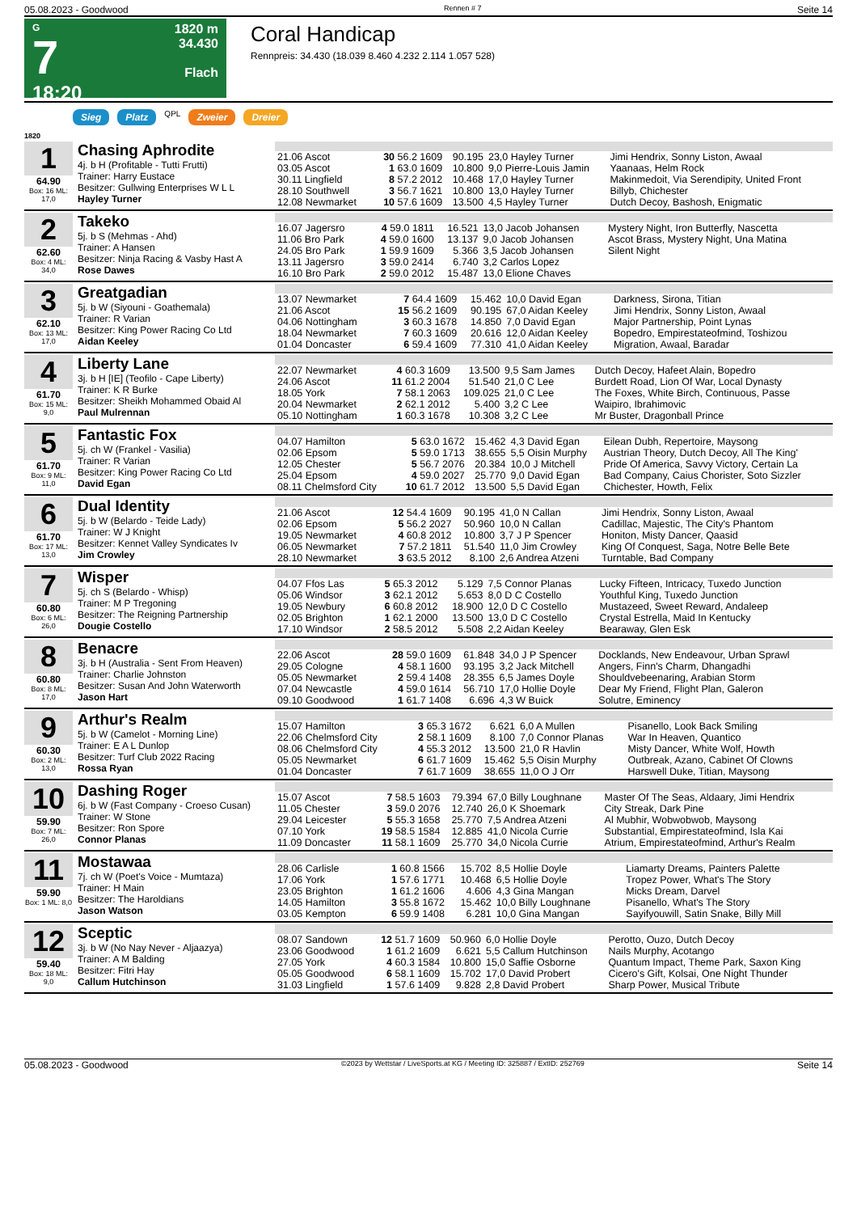05.08.2023 - Goodwood Rennen # 7 Seite 14
G
7
18:20
1820 m
34.430
Flach
Coral Handicap
Rennpreis: 34.430 (18.039 8.460 4.232 2.114 1.057 528)
Sieg Platz QPL Zweier Dreier
1820
1
64.90
Box: 16 ML: 17,0
Chasing Aphrodite
4j. b H (Profitable - Tutti Frutti)
Trainer: Harry Eustace
Besitzer: Gullwing Enterprises W L L
Hayley Turner
| 21.06 Ascot | 30 56.2 1609 | 90.195 | 23,0 Hayley Turner | Jimi Hendrix, Sonny Liston, Awaal |
| 03.05 Ascot | 1 63.0 1609 | 10.800 | 9,0 Pierre-Louis Jamin | Yaanaas, Helm Rock |
| 30.11 Lingfield | 8 57.2 2012 | 10.468 | 17,0 Hayley Turner | Makinmedoit, Via Serendipity, United Front |
| 28.10 Southwell | 3 56.7 1621 | 10.800 | 13,0 Hayley Turner | Billyb, Chichester |
| 12.08 Newmarket | 10 57.6 1609 | 13.500 | 4,5 Hayley Turner | Dutch Decoy, Bashosh, Enigmatic |
2
62.60
Box: 4 ML: 34,0
Takeko
5j. b S (Mehmas - Ahd)
Trainer: A Hansen
Besitzer: Ninja Racing & Vasby Hast A
Rose Dawes
| 16.07 Jagersro | 4 59.0 1811 | 16.521 | 13,0 Jacob Johansen | Mystery Night, Iron Butterfly, Nascetta |
| 11.06 Bro Park | 4 59.0 1600 | 13.137 | 9,0 Jacob Johansen | Ascot Brass, Mystery Night, Una Matina |
| 24.05 Bro Park | 1 59.9 1609 | 5.366 | 3,5 Jacob Johansen | Silent Night |
| 13.11 Jagersro | 3 59.0 2414 | 6.740 | 3,2 Carlos Lopez | |
| 16.10 Bro Park | 2 59.0 2012 | 15.487 | 13,0 Elione Chaves | |
3
62.10
Box: 13 ML: 17,0
Greatgadian
5j. b W (Siyouni - Goathemala)
Trainer: R Varian
Besitzer: King Power Racing Co Ltd
Aidan Keeley
| 13.07 Newmarket | 7 64.4 1609 | 15.462 | 10,0 David Egan | Darkness, Sirona, Titian |
| 21.06 Ascot | 15 56.2 1609 | 90.195 | 67,0 Aidan Keeley | Jimi Hendrix, Sonny Liston, Awaal |
| 04.06 Nottingham | 3 60.3 1678 | 14.850 | 7,0 David Egan | Major Partnership, Point Lynas |
| 18.04 Newmarket | 7 60.3 1609 | 20.616 | 12,0 Aidan Keeley | Bopedro, Empirestateofmind, Toshizou |
| 01.04 Doncaster | 6 59.4 1609 | 77.310 | 41,0 Aidan Keeley | Migration, Awaal, Baradar |
4
61.70
Box: 15 ML: 9,0
Liberty Lane
3j. b H [IE] (Teofilo - Cape Liberty)
Trainer: K R Burke
Besitzer: Sheikh Mohammed Obaid Al
Paul Mulrennan
| 22.07 Newmarket | 4 60.3 1609 | 13.500 | 9,5 Sam James | Dutch Decoy, Hafeet Alain, Bopedro |
| 24.06 Ascot | 11 61.2 2004 | 51.540 | 21,0 C Lee | Burdett Road, Lion Of War, Local Dynasty |
| 18.05 York | 7 58.1 2063 | 109.025 | 21,0 C Lee | The Foxes, White Birch, Continuous, Passe |
| 20.04 Newmarket | 2 62.1 2012 | 5.400 | 3,2 C Lee | Waipiro, Ibrahimovic |
| 05.10 Nottingham | 1 60.3 1678 | 10.308 | 3,2 C Lee | Mr Buster, Dragonball Prince |
5
61.70
Box: 9 ML: 11,0
Fantastic Fox
5j. ch W (Frankel - Vasilia)
Trainer: R Varian
Besitzer: King Power Racing Co Ltd
David Egan
| 04.07 Hamilton | 5 63.0 1672 | 15.462 | 4,3 David Egan | Eilean Dubh, Repertoire, Maysong |
| 02.06 Epsom | 5 59.0 1713 | 38.655 | 5,5 Oisin Murphy | Austrian Theory, Dutch Decoy, All The King' |
| 12.05 Chester | 5 56.7 2076 | 20.384 | 10,0 J Mitchell | Pride Of America, Savvy Victory, Certain La |
| 25.04 Epsom | 4 59.0 2027 | 25.770 | 9,0 David Egan | Bad Company, Caius Chorister, Soto Sizzler |
| 08.11 Chelmsford City | 10 61.7 2012 | 13.500 | 5,5 David Egan | Chichester, Howth, Felix |
6
61.70
Box: 17 ML: 13,0
Dual Identity
5j. b W (Belardo - Teide Lady)
Trainer: W J Knight
Besitzer: Kennet Valley Syndicates Iv
Jim Crowley
| 21.06 Ascot | 12 54.4 1609 | 90.195 | 41,0 N Callan | Jimi Hendrix, Sonny Liston, Awaal |
| 02.06 Epsom | 5 56.2 2027 | 50.960 | 10,0 N Callan | Cadillac, Majestic, The City's Phantom |
| 19.05 Newmarket | 4 60.8 2012 | 10.800 | 3,7 J P Spencer | Honiton, Misty Dancer, Qaasid |
| 06.05 Newmarket | 7 57.2 1811 | 51.540 | 11,0 Jim Crowley | King Of Conquest, Saga, Notre Belle Bete |
| 28.10 Newmarket | 3 63.5 2012 | 8.100 | 2,6 Andrea Atzeni | Turntable, Bad Company |
7
60.80
Box: 6 ML: 26,0
Wisper
5j. ch S (Belardo - Whisp)
Trainer: M P Tregoning
Besitzer: The Reigning Partnership
Dougie Costello
| 04.07 Ffos Las | 5 65.3 2012 | 5.129 | 7,5 Connor Planas | Lucky Fifteen, Intricacy, Tuxedo Junction |
| 05.06 Windsor | 3 62.1 2012 | 5.653 | 8,0 D C Costello | Youthful King, Tuxedo Junction |
| 19.05 Newbury | 6 60.8 2012 | 18.900 | 12,0 D C Costello | Mustazeed, Sweet Reward, Andaleep |
| 02.05 Brighton | 1 62.1 2000 | 13.500 | 13,0 D C Costello | Crystal Estrella, Maid In Kentucky |
| 17.10 Windsor | 2 58.5 2012 | 5.508 | 2,2 Aidan Keeley | Bearaway, Glen Esk |
8
60.80
Box: 8 ML: 17,0
Benacre
3j. b H (Australia - Sent From Heaven)
Trainer: Charlie Johnston
Besitzer: Susan And John Waterworth
Jason Hart
| 22.06 Ascot | 28 59.0 1609 | 61.848 | 34,0 J P Spencer | Docklands, New Endeavour, Urban Sprawl |
| 29.05 Cologne | 4 58.1 1600 | 93.195 | 3,2 Jack Mitchell | Angers, Finn's Charm, Dhangadhi |
| 05.05 Newmarket | 2 59.4 1408 | 28.355 | 6,5 James Doyle | Shouldvebeenaring, Arabian Storm |
| 07.04 Newcastle | 4 59.0 1614 | 56.710 | 17,0 Hollie Doyle | Dear My Friend, Flight Plan, Galeron |
| 09.10 Goodwood | 1 61.7 1408 | 6.696 | 4,3 W Buick | Solutre, Eminency |
9
60.30
Box: 2 ML: 13,0
Arthur's Realm
5j. b W (Camelot - Morning Line)
Trainer: E A L Dunlop
Besitzer: Turf Club 2022 Racing
Rossa Ryan
| 15.07 Hamilton | 3 65.3 1672 | 6.621 | 6,0 A Mullen | Pisanello, Look Back Smiling |
| 22.06 Chelmsford City | 2 58.1 1609 | 8.100 | 7,0 Connor Planas | War In Heaven, Quantico |
| 08.06 Chelmsford City | 4 55.3 2012 | 13.500 | 21,0 R Havlin | Misty Dancer, White Wolf, Howth |
| 05.05 Newmarket | 6 61.7 1609 | 15.462 | 5,5 Oisin Murphy | Outbreak, Azano, Cabinet Of Clowns |
| 01.04 Doncaster | 7 61.7 1609 | 38.655 | 11,0 O J Orr | Harswell Duke, Titian, Maysong |
10
59.90
Box: 7 ML: 26,0
Dashing Roger
6j. b W (Fast Company - Croeso Cusan)
Trainer: W Stone
Besitzer: Ron Spore
Connor Planas
| 15.07 Ascot | 7 58.5 1603 | 79.394 | 67,0 Billy Loughnane | Master Of The Seas, Aldaary, Jimi Hendrix |
| 11.05 Chester | 3 59.0 2076 | 12.740 | 26,0 K Shoemark | City Streak, Dark Pine |
| 29.04 Leicester | 5 55.3 1658 | 25.770 | 7,5 Andrea Atzeni | Al Mubhir, Wobwobwob, Maysong |
| 07.10 York | 19 58.5 1584 | 12.885 | 41,0 Nicola Currie | Substantial, Empirestateofmind, Isla Kai |
| 11.09 Doncaster | 11 58.1 1609 | 25.770 | 34,0 Nicola Currie | Atrium, Empirestateofmind, Arthur's Realm |
11
59.90
Box: 1 ML: 8,0
Mostawaa
7j. ch W (Poet's Voice - Mumtaza)
Trainer: H Main
Besitzer: The Haroldians
Jason Watson
| 28.06 Carlisle | 1 60.8 1566 | 15.702 | 8,5 Hollie Doyle | Liamarty Dreams, Painters Palette |
| 17.06 York | 1 57.6 1771 | 10.468 | 6,5 Hollie Doyle | Tropez Power, What's The Story |
| 23.05 Brighton | 1 61.2 1606 | 4.606 | 4,3 Gina Mangan | Micks Dream, Darvel |
| 14.05 Hamilton | 3 55.8 1672 | 15.462 | 10,0 Billy Loughnane | Pisanello, What's The Story |
| 03.05 Kempton | 6 59.9 1408 | 6.281 | 10,0 Gina Mangan | Sayifyouwill, Satin Snake, Billy Mill |
12
59.40
Box: 18 ML: 9,0
Sceptic
3j. b W (No Nay Never - Aljaazya)
Trainer: A M Balding
Besitzer: Fitri Hay
Callum Hutchinson
| 08.07 Sandown | 12 51.7 1609 | 50.960 | 6,0 Hollie Doyle | Perotto, Ouzo, Dutch Decoy |
| 23.06 Goodwood | 1 61.2 1609 | 6.621 | 5,5 Callum Hutchinson | Nails Murphy, Acotango |
| 27.05 York | 4 60.3 1584 | 10.800 | 15,0 Saffie Osborne | Quantum Impact, Theme Park, Saxon King |
| 05.05 Goodwood | 6 58.1 1609 | 15.702 | 17,0 David Probert | Cicero's Gift, Kolsai, One Night Thunder |
| 31.03 Lingfield | 1 57.6 1409 | 9.828 | 2,8 David Probert | Sharp Power, Musical Tribute |
05.08.2023 - Goodwood ©2023 by Wettstar / LiveSports.at KG / Meeting ID: 325887 / ExtID: 252769 Seite 14